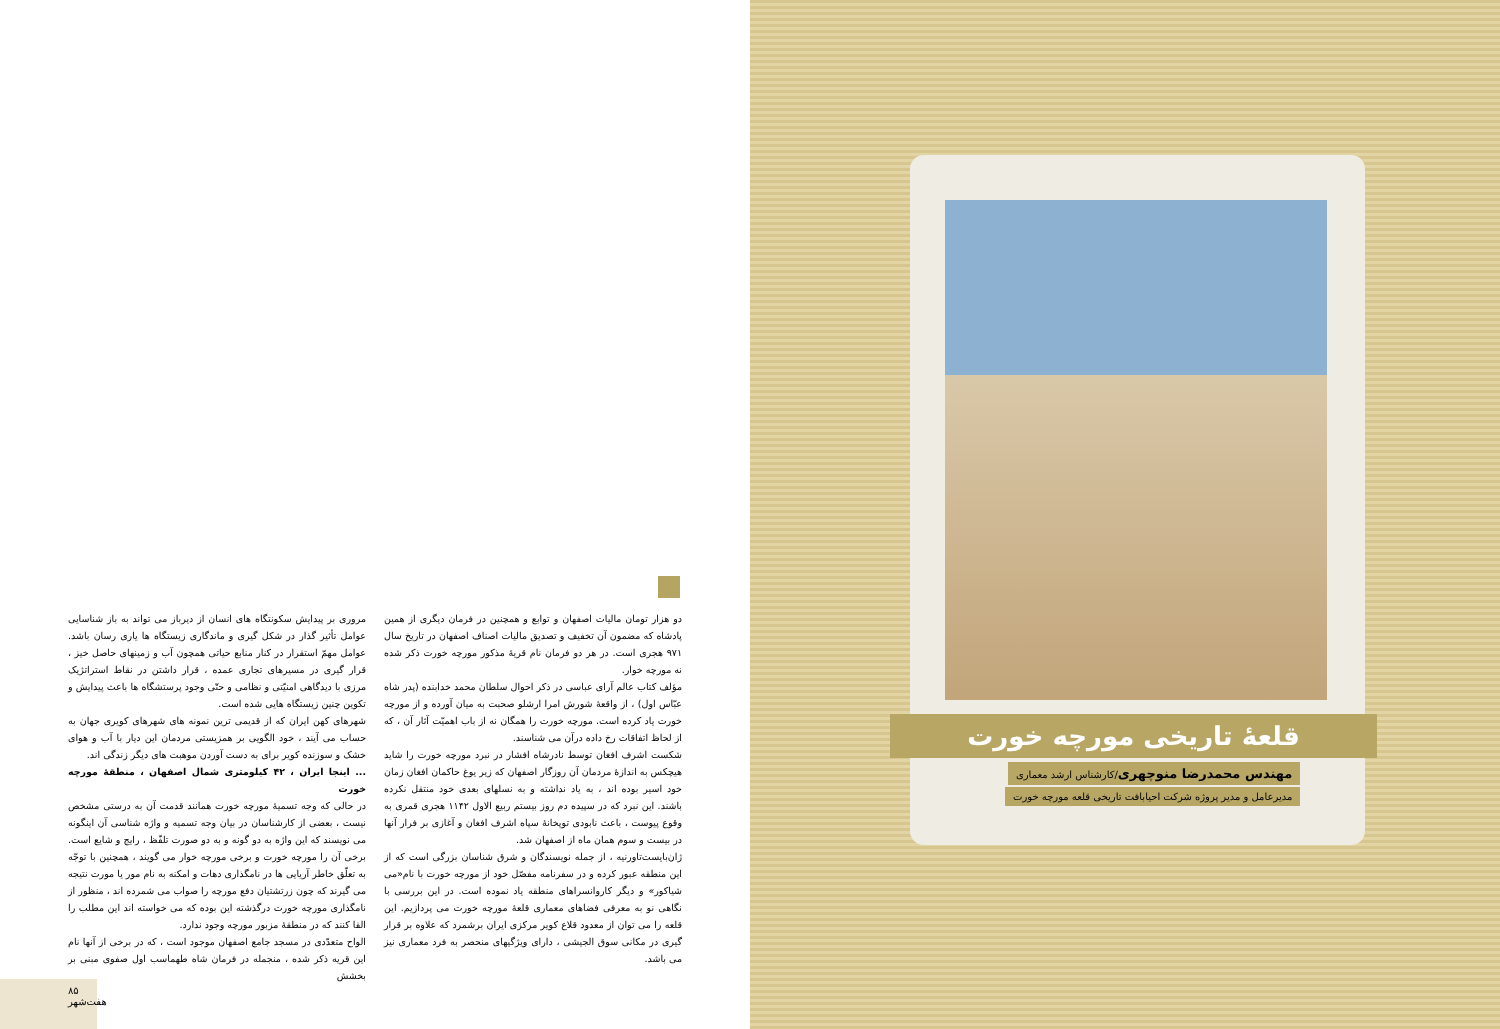مروری بر پیدایش سکونتگاه های انسان از دیرباز می تواند به باز شناسایی عوامل تأثیر گذار در شکل گیری و ماندگاری زیستگاه ها یاری رسان باشد. عوامل مهمّ استقرار در کنار منابع حیاتی همچون آب و زمینهای حاصل خیز ، قرار گیری در مسیرهای تجاری عمده ، قرار داشتن در نقاط استراتژیک مرزی با دیدگاهی امنیّتی و نظامی و حتّی وجود پرستشگاه ها باعث پیدایش و تکوین چنین زیستگاه هایی شده است.
شهرهای کهن ایران که از قدیمی ترین نمونه های شهرهای کویری جهان به حساب می آیند ، خود الگویی بر همزیستی مردمان این دیار با آب و هوای خشک و سوزنده کویر برای به دست آوردن موهبت های دیگر زندگی اند.
... اینجا ایران ، ۴۲ کیلومتری شمال اصفهان ، منطقهٔ مورچه خورت
در حالی که وجه تسمیهٔ مورچه خورت همانند قدمت آن به درستی مشخص نیست ، بعضی از کارشناسان در بیان وجه تسمیه و واژه شناسی آن اینگونه می نویسند که این واژه به دو گونه و به دو صورت تلفّظ ، رایج و شایع است. برخی آن را مورچه خورت و برخی مورچه خوار می گویند ، همچنین با توجّه به تعلّق خاطر آریایی ها در نامگذاری دهات و امکنه به نام مور یا مورت نتیجه می گیرند که چون زرتشتیان دفع مورچه را صواب می شمرده اند ، منظور از نامگذاری مورچه خورت درگذشته این بوده که می خواسته اند این مطلب را القا کنند که در منطقهٔ مزبور مورچه وجود ندارد.
الواح متعدّدی در مسجد جامع اصفهان موجود است ، که در برخی از آنها نام این قریه ذکر شده ، منجمله در فرمان شاه طهماسب اول صفوی مبنی بر بخشش
دو هزار تومان مالیات اصفهان و توابع و همچنین در فرمان دیگری از همین پادشاه که مضمون آن تخفیف و تصدیق مالیات اصناف اصفهان در تاریخ سال ۹۷۱ هجری است. در هر دو فرمان نام قریهٔ مذکور مورچه خورت ذکر شده نه مورچه خوار.
مؤلف کتاب عالم آرای عباسی در ذکر احوال سلطان محمد خدابنده (پدر شاه عبّاس اول) ، از واقعهٔ شورش امرا ارشلو صحبت به میان آورده و از مورچه خورت یاد کرده است. مورچه خورت را همگان نه از باب اهمیّت آثار آن ، که از لحاظ اتفاقات رخ داده درآن می شناسند.
شکست اشرف افغان توسط نادرشاه افشار در نبرد مورچه خورت را شاید هیچکس به اندازهٔ مردمان آن روزگار اصفهان که زیر یوغ حاکمان افغان زمان خود اسیر بوده اند ، به یاد نداشته و به نسلهای بعدی خود منتقل نکرده باشند. این نبرد که در سپیده دم روز بیستم ربیع الاول ۱۱۴۲ هجری قمری به وقوع پیوست ، باعث نابودی توپخانهٔ سپاه اشرف افغان و آغازی بر فرار آنها در بیست و سوم همان ماه از اصفهان شد.
ژان‌بایست‌تاورنیه ، از جمله نویسندگان و شرق شناسان بزرگی است که از این منطقه عبور کرده و در سفرنامه مفصّل خود از مورچه خورت با نام«می شیاکور» و دیگر کاروانسراهای منطقه یاد نموده است. در این بررسی با نگاهی نو به معرفی فضاهای معماری قلعهٔ مورچه خورت می پردازیم. این قلعه را می توان از معدود قلاع کویر مرکزی ایران برشمرد که علاوه بر قرار گیری در مکانی سوق الجیشی ، دارای ویژگیهای منحصر به فرد معماری نیز می باشد.
۸۵ هفت‌شهر
قلعهٔ تاریخی مورچه خورت
مهندس محمدرضا منوچهری/کارشناس ارشد معماری
مدیرعامل و مدیر پروژه شرکت احیابافت تاریخی قلعه مورچه خورت